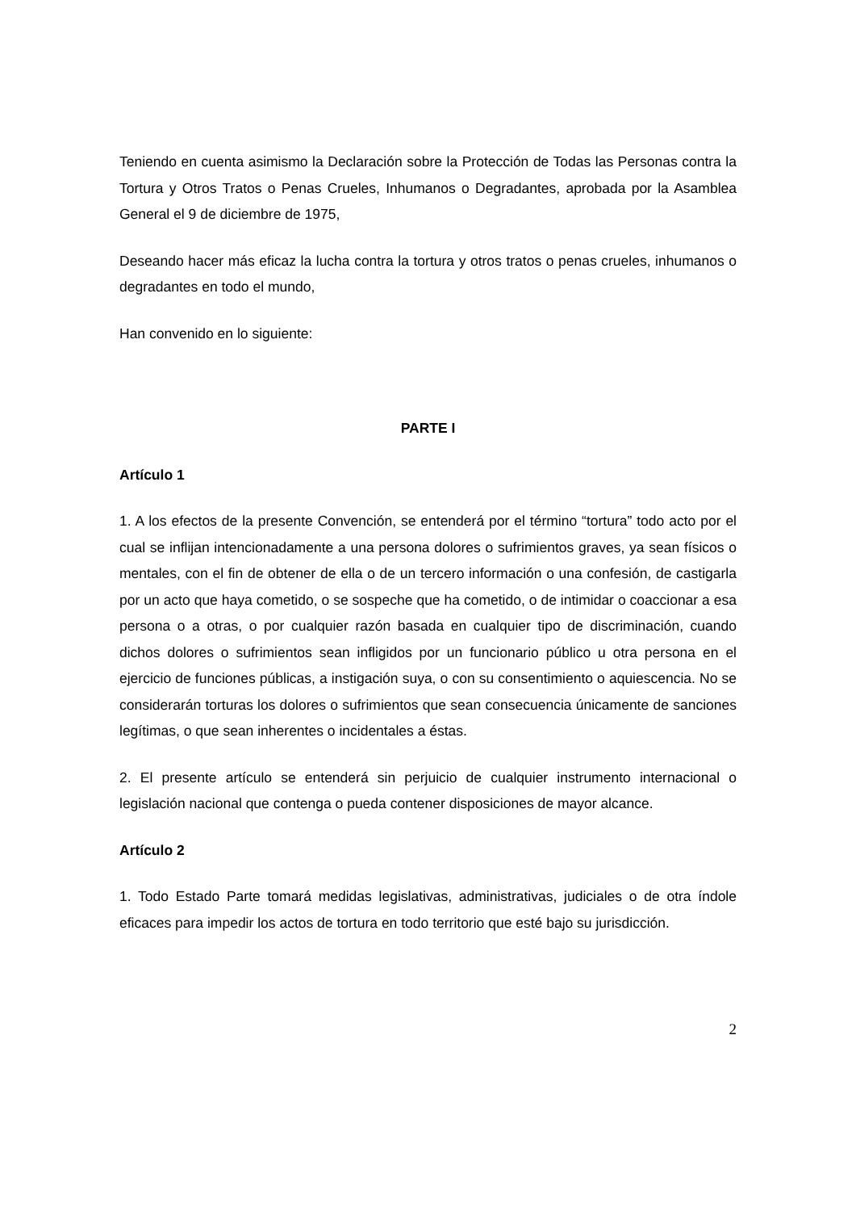Teniendo en cuenta asimismo la Declaración sobre la Protección de Todas las Personas contra la Tortura y Otros Tratos o Penas Crueles, Inhumanos o Degradantes, aprobada por la Asamblea General el 9 de diciembre de 1975,
Deseando hacer más eficaz la lucha contra la tortura y otros tratos o penas crueles, inhumanos o degradantes en todo el mundo,
Han convenido en lo siguiente:
PARTE I
Artículo 1
1. A los efectos de la presente Convención, se entenderá por el término “tortura” todo acto por el cual se inflijan intencionadamente a una persona dolores o sufrimientos graves, ya sean físicos o mentales, con el fin de obtener de ella o de un tercero información o una confesión, de castigarla por un acto que haya cometido, o se sospeche que ha cometido, o de intimidar o coaccionar a esa persona o a otras, o por cualquier razón basada en cualquier tipo de discriminación, cuando dichos dolores o sufrimientos sean infligidos por un funcionario público u otra persona en el ejercicio de funciones públicas, a instigación suya, o con su consentimiento o aquiescencia. No se considerarán torturas los dolores o sufrimientos que sean consecuencia únicamente de sanciones legítimas, o que sean inherentes o incidentales a éstas.
2. El presente artículo se entenderá sin perjuicio de cualquier instrumento internacional o legislación nacional que contenga o pueda contener disposiciones de mayor alcance.
Artículo 2
1. Todo Estado Parte tomará medidas legislativas, administrativas, judiciales o de otra índole eficaces para impedir los actos de tortura en todo territorio que esté bajo su jurisdicción.
2